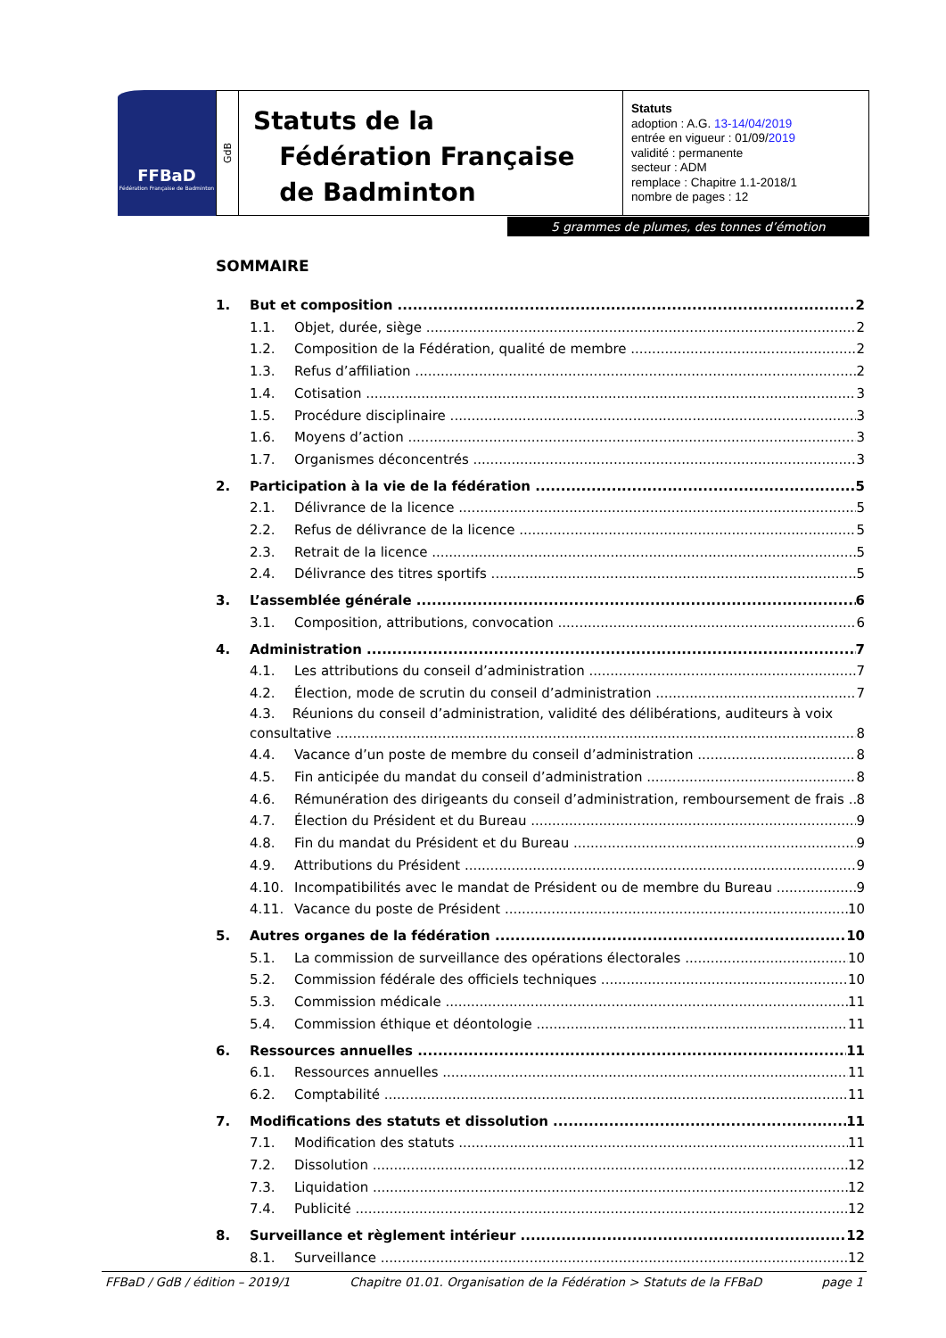FFBaD
Fédération Française de Badminton
GdB
Statuts de la
Fédération Française
de Badminton
Statuts
adoption : A.G. 13-14/04/2019
entrée en vigueur : 01/09/2019
validité : permanente
secteur : ADM
remplace : Chapitre 1.1-2018/1
nombre de pages : 12
5 grammes de plumes, des tonnes d’émotion
SOMMAIRE
1. But et composition 2
1.1. Objet, durée, siège 2
1.2. Composition de la Fédération, qualité de membre 2
1.3. Refus d’affiliation 2
1.4. Cotisation 3
1.5. Procédure disciplinaire 3
1.6. Moyens d’action 3
1.7. Organismes déconcentrés 3
2. Participation à la vie de la fédération 5
2.1. Délivrance de la licence 5
2.2. Refus de délivrance de la licence 5
2.3. Retrait de la licence 5
2.4. Délivrance des titres sportifs 5
3. L’assemblée générale 6
3.1. Composition, attributions, convocation 6
4. Administration 7
4.1. Les attributions du conseil d’administration 7
4.2. Élection, mode de scrutin du conseil d’administration 7
4.3. Réunions du conseil d’administration, validité des délibérations, auditeurs à voix
consultative 8
4.4. Vacance d’un poste de membre du conseil d’administration 8
4.5. Fin anticipée du mandat du conseil d’administration 8
4.6. Rémunération des dirigeants du conseil d’administration, remboursement de frais 8
4.7. Élection du Président et du Bureau 9
4.8. Fin du mandat du Président et du Bureau 9
4.9. Attributions du Président 9
4.10. Incompatibilités avec le mandat de Président ou de membre du Bureau 9
4.11. Vacance du poste de Président 10
5. Autres organes de la fédération 10
5.1. La commission de surveillance des opérations électorales 10
5.2. Commission fédérale des officiels techniques 10
5.3. Commission médicale 11
5.4. Commission éthique et déontologie 11
6. Ressources annuelles 11
6.1. Ressources annuelles 11
6.2. Comptabilité 11
7. Modifications des statuts et dissolution 11
7.1. Modification des statuts 11
7.2. Dissolution 12
7.3. Liquidation 12
7.4. Publicité 12
8. Surveillance et règlement intérieur 12
8.1. Surveillance 12
FFBaD / GdB / édition – 2019/1 Chapitre 01.01. Organisation de la Fédération > Statuts de la FFBaD page 1